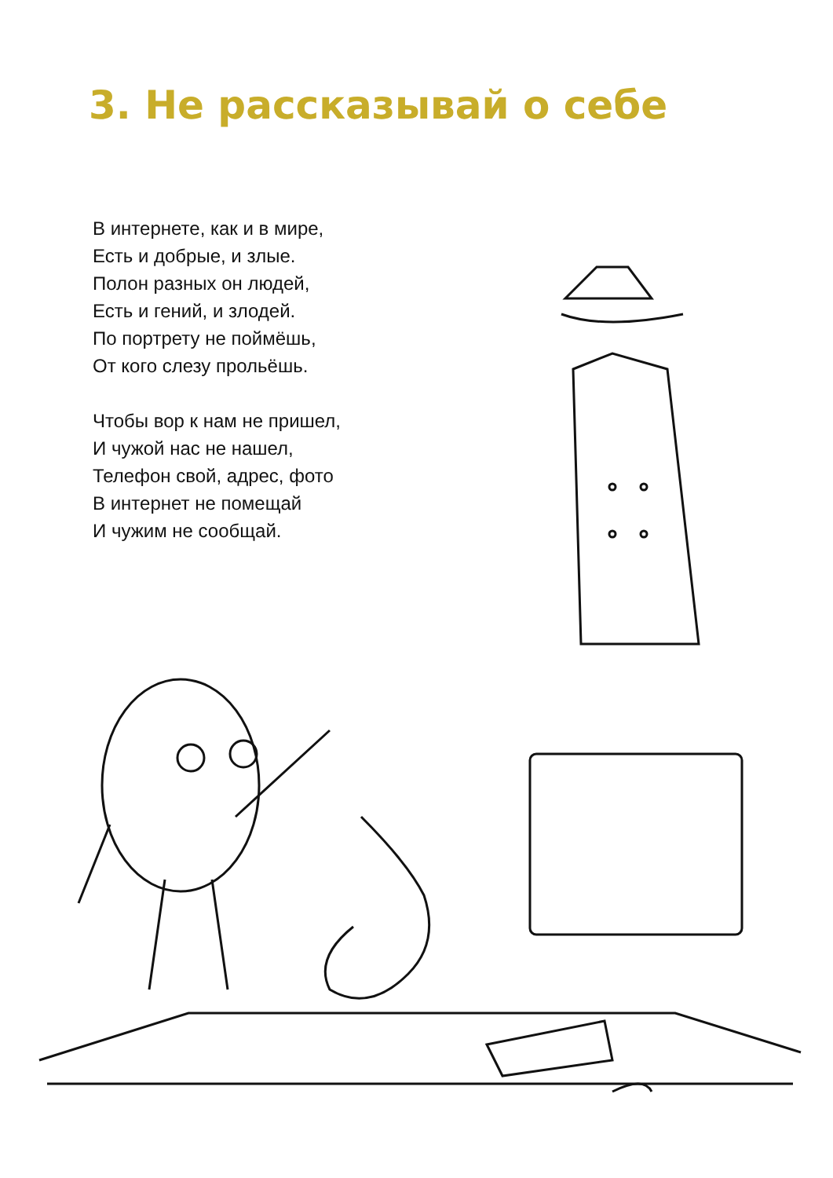3. Не рассказывай о себе
В интернете, как и в мире,
Есть и добрые, и злые.
Полон разных он людей,
Есть и гений, и злодей.
По портрету не поймёшь,
От кого слезу прольёшь.
Чтобы вор к нам не пришел,
И чужой нас не нашел,
Телефон свой, адрес, фото
В интернет не помещай
И чужим не сообщай.